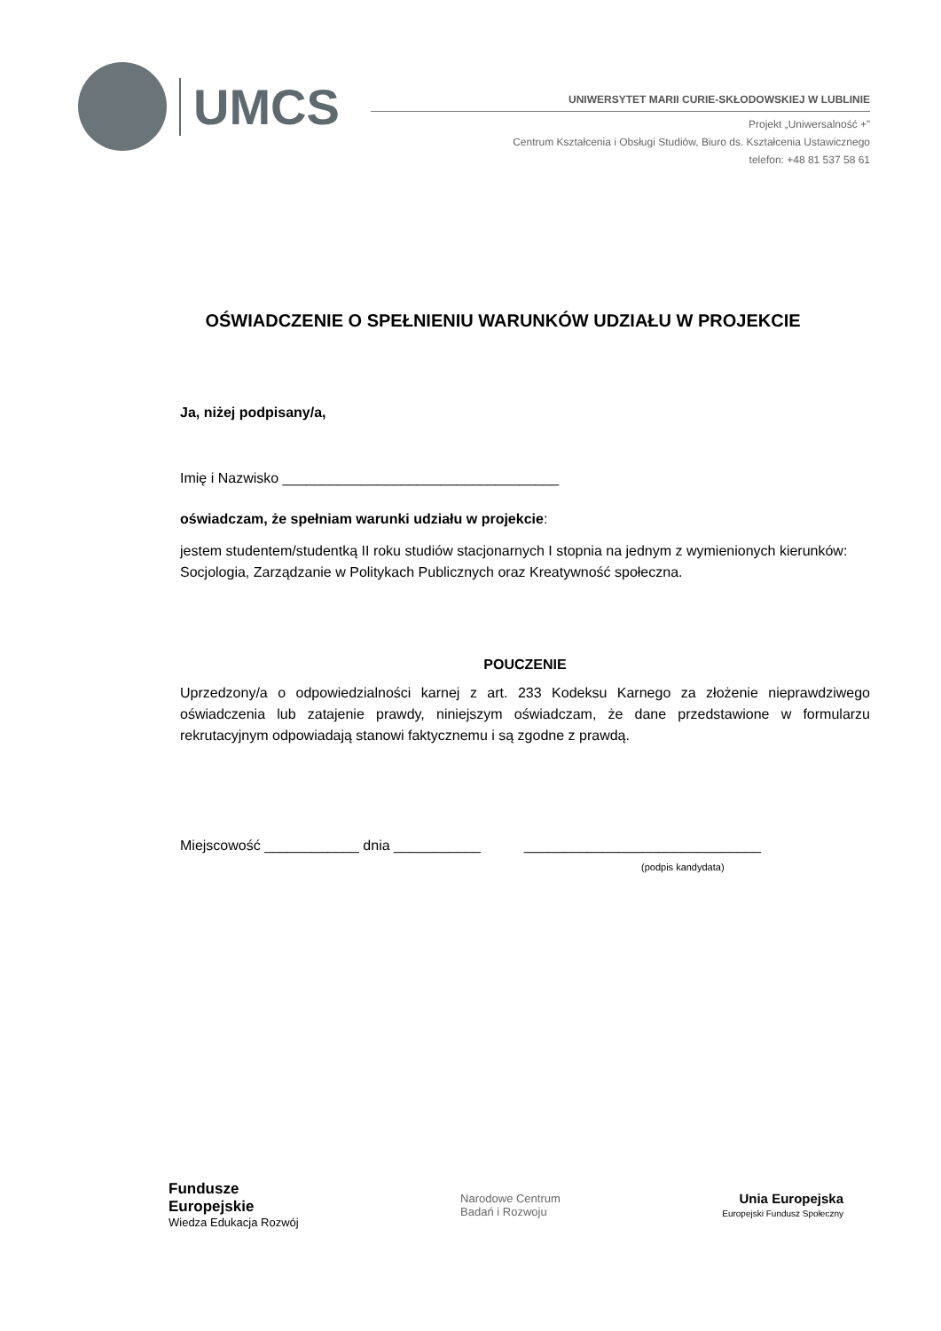UMCS
UNIWERSYTET MARII CURIE-SKŁODOWSKIEJ W LUBLINIE
Projekt „Uniwersalność +”
Centrum Kształcenia i Obsługi Studiów, Biuro ds. Kształcenia Ustawicznego
telefon: +48 81 537 58 61
OŚWIADCZENIE O SPEŁNIENIU WARUNKÓW UDZIAŁU W PROJEKCIE
Ja, niżej podpisany/a,
Imię i Nazwisko ___________________________________
oświadczam, że spełniam warunki udziału w projekcie:
jestem studentem/studentką II roku studiów stacjonarnych I stopnia na jednym z wymienionych kierunków: Socjologia, Zarządzanie w Politykach Publicznych oraz Kreatywność społeczna.
POUCZENIE
Uprzedzony/a o odpowiedzialności karnej z art. 233 Kodeksu Karnego za złożenie nieprawdziwego oświadczenia lub zatajenie prawdy, niniejszym oświadczam, że dane przedstawione w formularzu rekrutacyjnym odpowiadają stanowi faktycznemu i są zgodne z prawdą.
Miejscowość ____________ dnia ___________ ______________________________
(podpis kandydata)
Fundusze
Europejskie
Wiedza Edukacja Rozwój
Narodowe Centrum
Badań i Rozwoju
Unia Europejska
Europejski Fundusz Społeczny